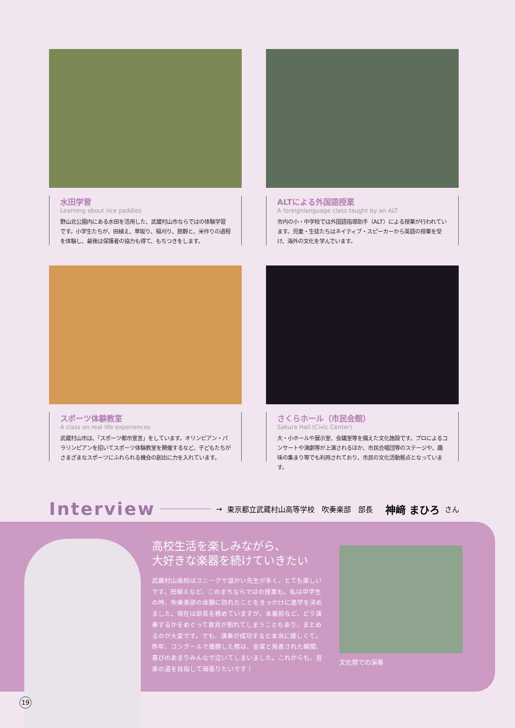水田学習
Learning about rice paddies
野山北公園内にある水田を活用した、武蔵村山市ならではの体験学習です。小学生たちが、田植え、草取り、稲刈り、脱穀と、米作りの過程を体験し、最後は保護者の協力も得て、もちつきをします。
ALTによる外国語授業
A foreignlanguage class taught by an ALT
市内の小・中学校では外国語指導助手（ALT）による授業が行われています。児童・生徒たちはネイティブ・スピーカーから英語の授業を受け、海外の文化を学んでいます。
スポーツ体験教室
A class on real life experiences
武蔵村山市は、「スポーツ都市宣言」をしています。オリンピアン・パラリンピアンを招いてスポーツ体験教室を開催するなど、子どもたちがさまざまなスポーツにふれられる機会の創出に力を入れています。
さくらホール（市民会館）
Sakura Hall (Civic Center)
大・小ホールや展示室、会議室等を備えた文化施設です。プロによるコンサートや演劇等が上演されるほか、市民合唱団等のステージや、趣味の集まり等でも利用されており、市民の文化活動拠点となっています。
Interview → 東京都立武蔵村山高等学校　吹奏楽部　部長 神﨑 まひろ さん
高校生活を楽しみながら、
大好きな楽器を続けていきたい
武蔵村山高校はユニークで温かい先生が多く、とても楽しいです。田植えなど、このまちならではの授業も。私は中学生の時、吹奏楽部の体験に訪れたことをきっかけに進学を決めました。現在は部長を務めていますが、本番前など、どう演奏するかをめぐって意見が割れてしまうこともあり、まとめるのが大変です。でも、演奏が成功すると本当に嬉しくて。昨年、コンクールで優勝した際は、金賞と発表された瞬間、喜びのあまりみんなで泣いてしまいました。これからも、音楽の道を目指して頑張りたいです！
文化祭での演奏
19